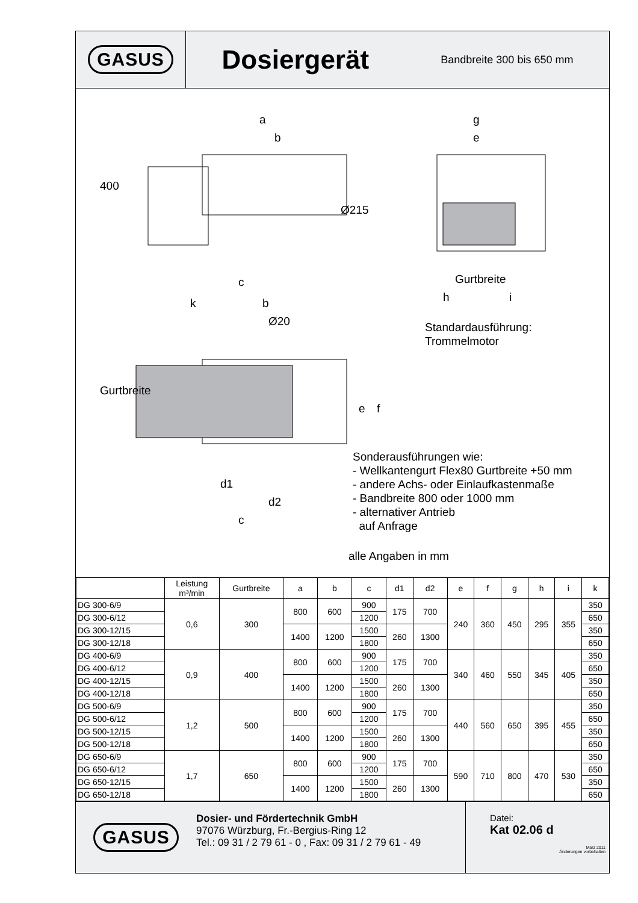GASUS
Dosiergerät
Bandbreite 300 bis 650 mm
a
b
400
Ø215
c
g
e
Gurtbreite
h i
k b
Ø20
Standardausführung:
Trommelmotor
Gurtbreite
e f
Sonderausführungen wie:
- Wellkantengurt Flex80 Gurtbreite +50 mm
- andere Achs- oder Einlaufkastenmaße
- Bandbreite 800 oder 1000 mm
- alternativer Antrieb
auf Anfrage
d1
d2
c
alle Angaben in mm
| | Leistung m³/min | Gurtbreite | a | b | c | d1 | d2 | e | f | g | h | i | k |
| --- | --- | --- | --- | --- | --- | --- | --- | --- | --- | --- | --- | --- | --- |
| DG 300-6/9 | 0,6 | 300 | 800 | 600 | 900 | 175 | 700 | 240 | 360 | 450 | 295 | 355 | 350 |
| DG 300-6/12 | | | | | 1200 | | | | | | | | 650 |
| DG 300-12/15 | | | 1400 | 1200 | 1500 | 260 | 1300 | | | | | | 350 |
| DG 300-12/18 | | | | | 1800 | | | | | | | | 650 |
| DG 400-6/9 | 0,9 | 400 | 800 | 600 | 900 | 175 | 700 | 340 | 460 | 550 | 345 | 405 | 350 |
| DG 400-6/12 | | | | | 1200 | | | | | | | | 650 |
| DG 400-12/15 | | | 1400 | 1200 | 1500 | 260 | 1300 | | | | | | 350 |
| DG 400-12/18 | | | | | 1800 | | | | | | | | 650 |
| DG 500-6/9 | 1,2 | 500 | 800 | 600 | 900 | 175 | 700 | 440 | 560 | 650 | 395 | 455 | 350 |
| DG 500-6/12 | | | | | 1200 | | | | | | | | 650 |
| DG 500-12/15 | | | 1400 | 1200 | 1500 | 260 | 1300 | | | | | | 350 |
| DG 500-12/18 | | | | | 1800 | | | | | | | | 650 |
| DG 650-6/9 | 1,7 | 650 | 800 | 600 | 900 | 175 | 700 | 590 | 710 | 800 | 470 | 530 | 350 |
| DG 650-6/12 | | | | | 1200 | | | | | | | | 650 |
| DG 650-12/15 | | | 1400 | 1200 | 1500 | 260 | 1300 | | | | | | 350 |
| DG 650-12/18 | | | | | 1800 | | | | | | | | 650 |
GASUS
Dosier- und Fördertechnik GmbH
97076 Würzburg, Fr.-Bergius-Ring 12
Tel.: 09 31 / 2 79 61 - 0 , Fax: 09 31 / 2 79 61 - 49
Datei:
Kat 02.06 d
März 2011
Änderungen vorbehalten